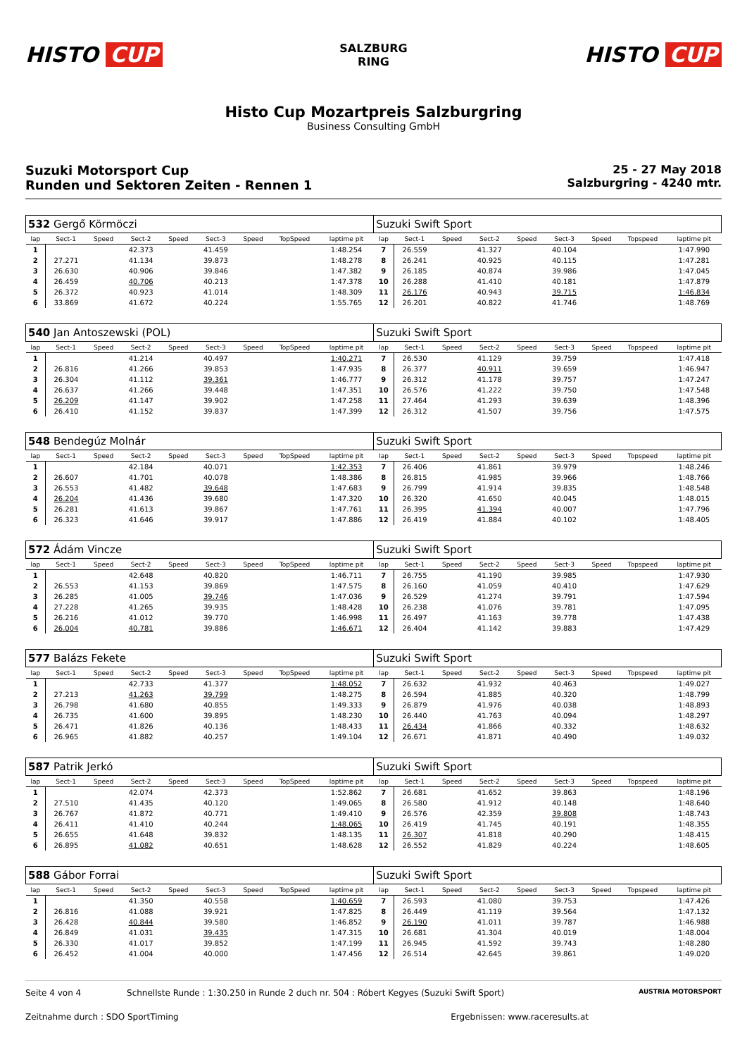HISTO CUP
SALZBURG
RING
HISTO CUP
Histo Cup Mozartpreis Salzburgring
Business Consulting GmbH
Suzuki Motorsport Cup
Runden und Sektoren Zeiten - Rennen 1
25 - 27 May 2018
Salzburgring - 4240 mtr.
| 532 Gergő Körmöczi | | | | | | | | | Suzuki Swift Sport | | | | | | | | |
| lap | Sect-1 | Speed | Sect-2 | Speed | Sect-3 | Speed | TopSpeed | laptime pit | lap | Sect-1 | Speed | Sect-2 | Speed | Sect-3 | Speed | Topspeed | laptime pit |
| 1 | | | 42.373 | | 41.459 | | | 1:48.254 | 7 | 26.559 | | 41.327 | | 40.104 | | | 1:47.990 |
| 2 | 27.271 | | 41.134 | | 39.873 | | | 1:48.278 | 8 | 26.241 | | 40.925 | | 40.115 | | | 1:47.281 |
| 3 | 26.630 | | 40.906 | | 39.846 | | | 1:47.382 | 9 | 26.185 | | 40.874 | | 39.986 | | | 1:47.045 |
| 4 | 26.459 | | 40.706 | | 40.213 | | | 1:47.378 | 10 | 26.288 | | 41.410 | | 40.181 | | | 1:47.879 |
| 5 | 26.372 | | 40.923 | | 41.014 | | | 1:48.309 | 11 | 26.176 | | 40.943 | | 39.715 | | | 1:46.834 |
| 6 | 33.869 | | 41.672 | | 40.224 | | | 1:55.765 | 12 | 26.201 | | 40.822 | | 41.746 | | | 1:48.769 |
| 540 Jan Antoszewski (POL) | | | | | | | | | Suzuki Swift Sport | | | | | | | | |
| lap | Sect-1 | Speed | Sect-2 | Speed | Sect-3 | Speed | TopSpeed | laptime pit | lap | Sect-1 | Speed | Sect-2 | Speed | Sect-3 | Speed | Topspeed | laptime pit |
| 1 | | | 41.214 | | 40.497 | | | 1:40.271 | 7 | 26.530 | | 41.129 | | 39.759 | | | 1:47.418 |
| 2 | 26.816 | | 41.266 | | 39.853 | | | 1:47.935 | 8 | 26.377 | | 40.911 | | 39.659 | | | 1:46.947 |
| 3 | 26.304 | | 41.112 | | 39.361 | | | 1:46.777 | 9 | 26.312 | | 41.178 | | 39.757 | | | 1:47.247 |
| 4 | 26.637 | | 41.266 | | 39.448 | | | 1:47.351 | 10 | 26.576 | | 41.222 | | 39.750 | | | 1:47.548 |
| 5 | 26.209 | | 41.147 | | 39.902 | | | 1:47.258 | 11 | 27.464 | | 41.293 | | 39.639 | | | 1:48.396 |
| 6 | 26.410 | | 41.152 | | 39.837 | | | 1:47.399 | 12 | 26.312 | | 41.507 | | 39.756 | | | 1:47.575 |
| 548 Bendegúz Molnár | | | | | | | | | Suzuki Swift Sport | | | | | | | | |
| lap | Sect-1 | Speed | Sect-2 | Speed | Sect-3 | Speed | TopSpeed | laptime pit | lap | Sect-1 | Speed | Sect-2 | Speed | Sect-3 | Speed | Topspeed | laptime pit |
| 1 | | | 42.184 | | 40.071 | | | 1:42.353 | 7 | 26.406 | | 41.861 | | 39.979 | | | 1:48.246 |
| 2 | 26.607 | | 41.701 | | 40.078 | | | 1:48.386 | 8 | 26.815 | | 41.985 | | 39.966 | | | 1:48.766 |
| 3 | 26.553 | | 41.482 | | 39.648 | | | 1:47.683 | 9 | 26.799 | | 41.914 | | 39.835 | | | 1:48.548 |
| 4 | 26.204 | | 41.436 | | 39.680 | | | 1:47.320 | 10 | 26.320 | | 41.650 | | 40.045 | | | 1:48.015 |
| 5 | 26.281 | | 41.613 | | 39.867 | | | 1:47.761 | 11 | 26.395 | | 41.394 | | 40.007 | | | 1:47.796 |
| 6 | 26.323 | | 41.646 | | 39.917 | | | 1:47.886 | 12 | 26.419 | | 41.884 | | 40.102 | | | 1:48.405 |
| 572 Ádám Vincze | | | | | | | | | Suzuki Swift Sport | | | | | | | | |
| lap | Sect-1 | Speed | Sect-2 | Speed | Sect-3 | Speed | TopSpeed | laptime pit | lap | Sect-1 | Speed | Sect-2 | Speed | Sect-3 | Speed | Topspeed | laptime pit |
| 1 | | | 42.648 | | 40.820 | | | 1:46.711 | 7 | 26.755 | | 41.190 | | 39.985 | | | 1:47.930 |
| 2 | 26.553 | | 41.153 | | 39.869 | | | 1:47.575 | 8 | 26.160 | | 41.059 | | 40.410 | | | 1:47.629 |
| 3 | 26.285 | | 41.005 | | 39.746 | | | 1:47.036 | 9 | 26.529 | | 41.274 | | 39.791 | | | 1:47.594 |
| 4 | 27.228 | | 41.265 | | 39.935 | | | 1:48.428 | 10 | 26.238 | | 41.076 | | 39.781 | | | 1:47.095 |
| 5 | 26.216 | | 41.012 | | 39.770 | | | 1:46.998 | 11 | 26.497 | | 41.163 | | 39.778 | | | 1:47.438 |
| 6 | 26.004 | | 40.781 | | 39.886 | | | 1:46.671 | 12 | 26.404 | | 41.142 | | 39.883 | | | 1:47.429 |
| 577 Balázs Fekete | | | | | | | | | Suzuki Swift Sport | | | | | | | | |
| lap | Sect-1 | Speed | Sect-2 | Speed | Sect-3 | Speed | TopSpeed | laptime pit | lap | Sect-1 | Speed | Sect-2 | Speed | Sect-3 | Speed | Topspeed | laptime pit |
| 1 | | | 42.733 | | 41.377 | | | 1:48.052 | 7 | 26.632 | | 41.932 | | 40.463 | | | 1:49.027 |
| 2 | 27.213 | | 41.263 | | 39.799 | | | 1:48.275 | 8 | 26.594 | | 41.885 | | 40.320 | | | 1:48.799 |
| 3 | 26.798 | | 41.680 | | 40.855 | | | 1:49.333 | 9 | 26.879 | | 41.976 | | 40.038 | | | 1:48.893 |
| 4 | 26.735 | | 41.600 | | 39.895 | | | 1:48.230 | 10 | 26.440 | | 41.763 | | 40.094 | | | 1:48.297 |
| 5 | 26.471 | | 41.826 | | 40.136 | | | 1:48.433 | 11 | 26.434 | | 41.866 | | 40.332 | | | 1:48.632 |
| 6 | 26.965 | | 41.882 | | 40.257 | | | 1:49.104 | 12 | 26.671 | | 41.871 | | 40.490 | | | 1:49.032 |
| 587 Patrik Jerkó | | | | | | | | | Suzuki Swift Sport | | | | | | | | |
| lap | Sect-1 | Speed | Sect-2 | Speed | Sect-3 | Speed | TopSpeed | laptime pit | lap | Sect-1 | Speed | Sect-2 | Speed | Sect-3 | Speed | Topspeed | laptime pit |
| 1 | | | 42.074 | | 42.373 | | | 1:52.862 | 7 | 26.681 | | 41.652 | | 39.863 | | | 1:48.196 |
| 2 | 27.510 | | 41.435 | | 40.120 | | | 1:49.065 | 8 | 26.580 | | 41.912 | | 40.148 | | | 1:48.640 |
| 3 | 26.767 | | 41.872 | | 40.771 | | | 1:49.410 | 9 | 26.576 | | 42.359 | | 39.808 | | | 1:48.743 |
| 4 | 26.411 | | 41.410 | | 40.244 | | | 1:48.065 | 10 | 26.419 | | 41.745 | | 40.191 | | | 1:48.355 |
| 5 | 26.655 | | 41.648 | | 39.832 | | | 1:48.135 | 11 | 26.307 | | 41.818 | | 40.290 | | | 1:48.415 |
| 6 | 26.895 | | 41.082 | | 40.651 | | | 1:48.628 | 12 | 26.552 | | 41.829 | | 40.224 | | | 1:48.605 |
| 588 Gábor Forrai | | | | | | | | | Suzuki Swift Sport | | | | | | | | |
| lap | Sect-1 | Speed | Sect-2 | Speed | Sect-3 | Speed | TopSpeed | laptime pit | lap | Sect-1 | Speed | Sect-2 | Speed | Sect-3 | Speed | Topspeed | laptime pit |
| 1 | | | 41.350 | | 40.558 | | | 1:40.659 | 7 | 26.593 | | 41.080 | | 39.753 | | | 1:47.426 |
| 2 | 26.816 | | 41.088 | | 39.921 | | | 1:47.825 | 8 | 26.449 | | 41.119 | | 39.564 | | | 1:47.132 |
| 3 | 26.428 | | 40.844 | | 39.580 | | | 1:46.852 | 9 | 26.190 | | 41.011 | | 39.787 | | | 1:46.988 |
| 4 | 26.849 | | 41.031 | | 39.435 | | | 1:47.315 | 10 | 26.681 | | 41.304 | | 40.019 | | | 1:48.004 |
| 5 | 26.330 | | 41.017 | | 39.852 | | | 1:47.199 | 11 | 26.945 | | 41.592 | | 39.743 | | | 1:48.280 |
| 6 | 26.452 | | 41.004 | | 40.000 | | | 1:47.456 | 12 | 26.514 | | 42.645 | | 39.861 | | | 1:49.020 |
Seite 4 von 4 Schnellste Runde : 1:30.250 in Runde 2 duch nr. 504 : Róbert Kegyes (Suzuki Swift Sport)
AUSTRIA MOTORSPORT
Zeitnahme durch : SDO SportTiming
Ergebnissen: www.raceresults.at